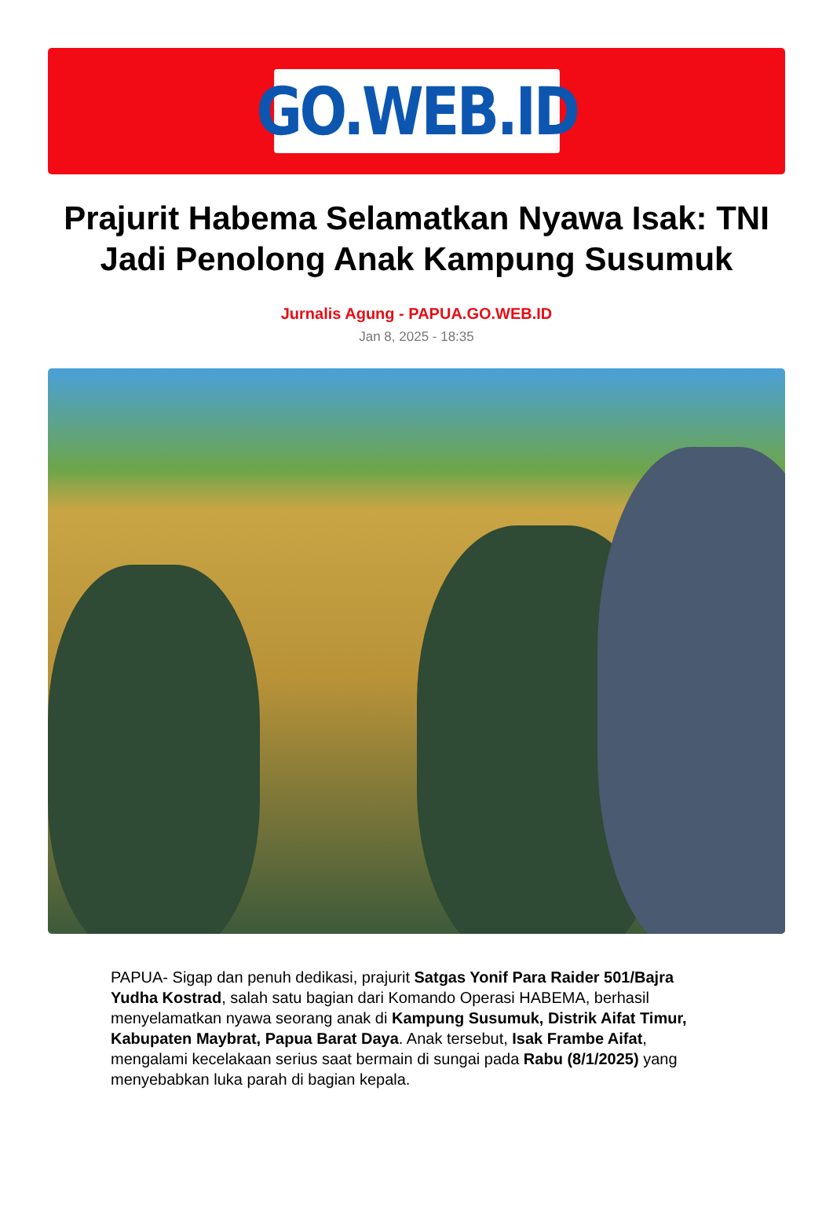GO.WEB.ID
Prajurit Habema Selamatkan Nyawa Isak: TNI Jadi Penolong Anak Kampung Susumuk
Jurnalis Agung - PAPUA.GO.WEB.ID
Jan 8, 2025 - 18:35
PAPUA- Sigap dan penuh dedikasi, prajurit Satgas Yonif Para Raider 501/Bajra Yudha Kostrad, salah satu bagian dari Komando Operasi HABEMA, berhasil menyelamatkan nyawa seorang anak di Kampung Susumuk, Distrik Aifat Timur, Kabupaten Maybrat, Papua Barat Daya. Anak tersebut, Isak Frambe Aifat, mengalami kecelakaan serius saat bermain di sungai pada Rabu (8/1/2025) yang menyebabkan luka parah di bagian kepala.